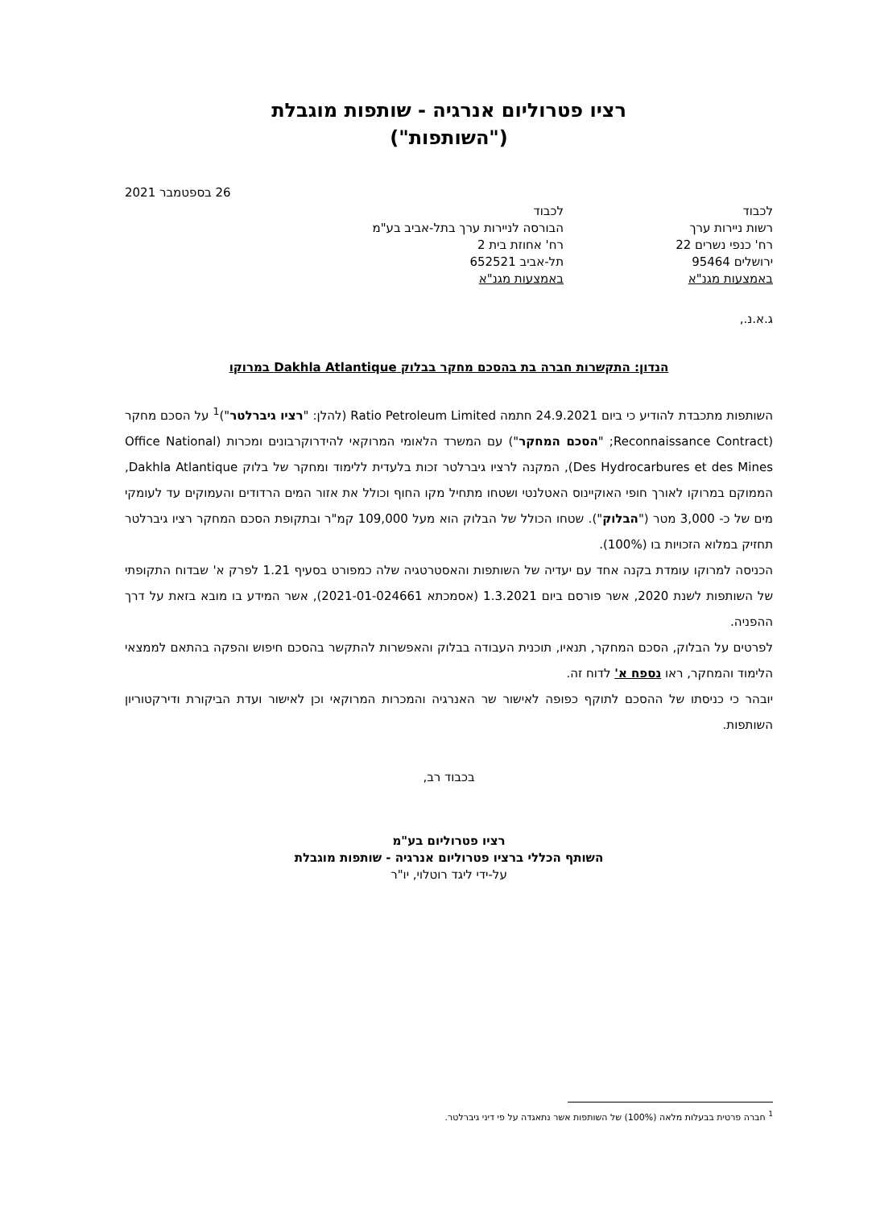רציו פטרוליום אנרגיה - שותפות מוגבלת
("השותפות")
26 בספטמבר 2021
לכבוד
רשות ניירות ערך
רח' כנפי נשרים 22
ירושלים 95464
באמצעות מגנ"א
לכבוד
הבורסה לניירות ערך בתל-אביב בע"מ
רח' אחוזת בית 2
תל-אביב 652521
באמצעות מגנ"א
ג.א.נ.,
הנדון: התקשרות חברה בת בהסכם מחקר בבלוק Dakhla Atlantique במרוקו
השותפות מתכבדת להודיע כי ביום 24.9.2021 חתמה Ratio Petroleum Limited (להלן: "רציו גיברלטר")<sup>1</sup> על הסכם מחקר (Reconnaissance Contract; "הסכם המחקר") עם המשרד הלאומי המרוקאי להידרוקרבונים ומכרות (Office National Des Hydrocarbures et des Mines), המקנה לרציו גיברלטר זכות בלעדית ללימוד ומחקר של בלוק Dakhla Atlantique, הממוקם במרוקו לאורך חופי האוקיינוס האטלנטי ושטחו מתחיל מקו החוף וכולל את אזור המים הרדודים והעמוקים עד לעומקי מים של כ- 3,000 מטר ("הבלוק"). שטחו הכולל של הבלוק הוא מעל 109,000 קמ"ר ובתקופת הסכם המחקר רציו גיברלטר תחזיק במלוא הזכויות בו (100%).
הכניסה למרוקו עומדת בקנה אחד עם יעדיה של השותפות והאסטרטגיה שלה כמפורט בסעיף 1.21 לפרק א' שבדוח התקופתי של השותפות לשנת 2020, אשר פורסם ביום 1.3.2021 (אסמכתא 2021-01-024661), אשר המידע בו מובא בזאת על דרך ההפניה.
לפרטים על הבלוק, הסכם המחקר, תנאיו, תוכנית העבודה בבלוק והאפשרות להתקשר בהסכם חיפוש והפקה בהתאם לממצאי הלימוד והמחקר, ראו נספח א' לדוח זה.
יובהר כי כניסתו של ההסכם לתוקף כפופה לאישור שר האנרגיה והמכרות המרוקאי וכן לאישור ועדת הביקורת ודירקטוריון השותפות.
בכבוד רב,
רציו פטרוליום בע"מ
השותף הכללי ברציו פטרוליום אנרגיה - שותפות מוגבלת
על-ידי ליגד רוטלוי, יו"ר
<sup>1</sup> חברה פרטית בבעלות מלאה (100%) של השותפות אשר נתאגדה על פי דיני גיברלטר.